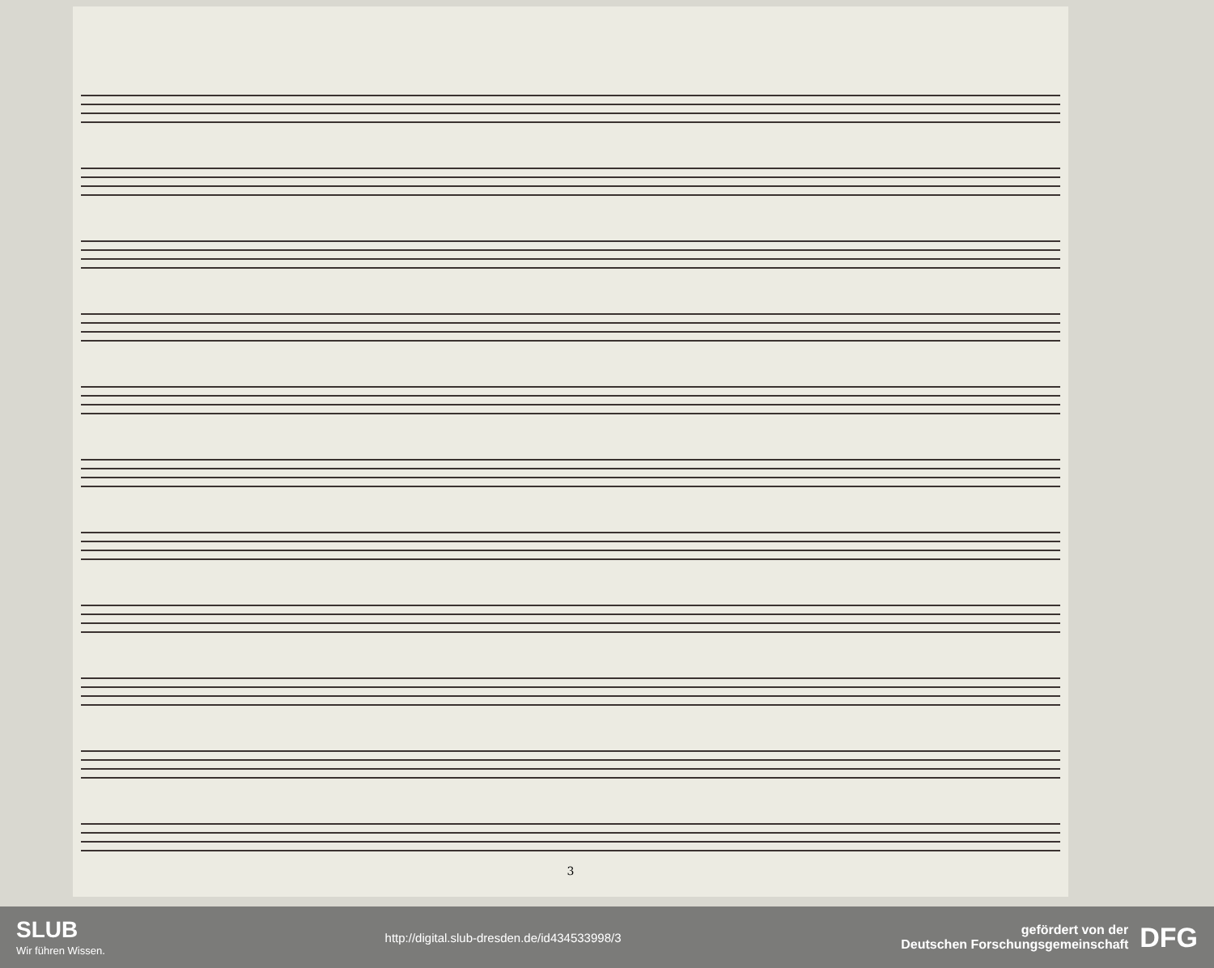3
SLUB
Wir führen Wissen.
http://digital.slub-dresden.de/id434533998/3
gefördert von der
Deutschen Forschungsgemeinschaft
DFG